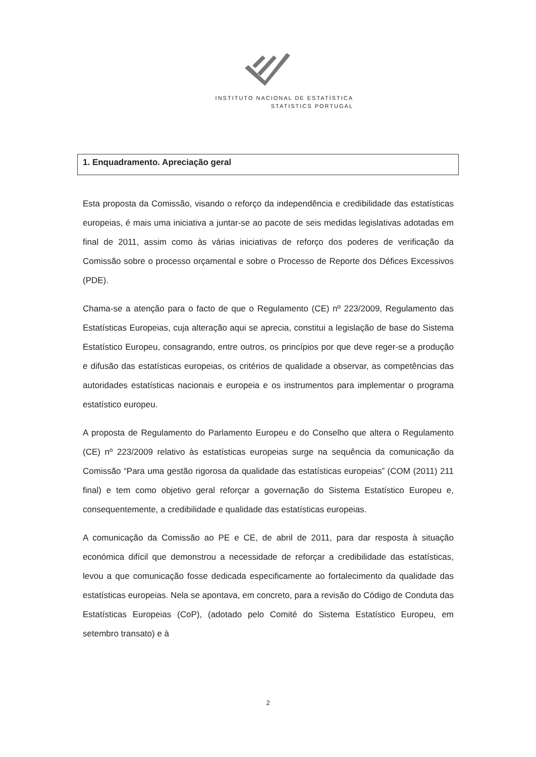INSTITUTO NACIONAL DE ESTATÍSTICA
STATISTICS PORTUGAL
1. Enquadramento. Apreciação geral
Esta proposta da Comissão, visando o reforço da independência e credibilidade das estatísticas europeias, é mais uma iniciativa a juntar-se ao pacote de seis medidas legislativas adotadas em final de 2011, assim como às várias iniciativas de reforço dos poderes de verificação da Comissão sobre o processo orçamental e sobre o Processo de Reporte dos Défices Excessivos (PDE).
Chama-se a atenção para o facto de que o Regulamento (CE) nº 223/2009, Regulamento das Estatísticas Europeias, cuja alteração aqui se aprecia, constitui a legislação de base do Sistema Estatístico Europeu, consagrando, entre outros, os princípios por que deve reger-se a produção e difusão das estatísticas europeias, os critérios de qualidade a observar, as competências das autoridades estatísticas nacionais e europeia e os instrumentos para implementar o programa estatístico europeu.
A proposta de Regulamento do Parlamento Europeu e do Conselho que altera o Regulamento (CE) nº 223/2009 relativo às estatísticas europeias surge na sequência da comunicação da Comissão “Para uma gestão rigorosa da qualidade das estatísticas europeias” (COM (2011) 211 final) e tem como objetivo geral reforçar a governação do Sistema Estatístico Europeu e, consequentemente, a credibilidade e qualidade das estatísticas europeias.
A comunicação da Comissão ao PE e CE, de abril de 2011, para dar resposta à situação económica difícil que demonstrou a necessidade de reforçar a credibilidade das estatísticas, levou a que comunicação fosse dedicada especificamente ao fortalecimento da qualidade das estatísticas europeias. Nela se apontava, em concreto, para a revisão do Código de Conduta das Estatísticas Europeias (CoP), (adotado pelo Comité do Sistema Estatístico Europeu, em setembro transato) e à
2